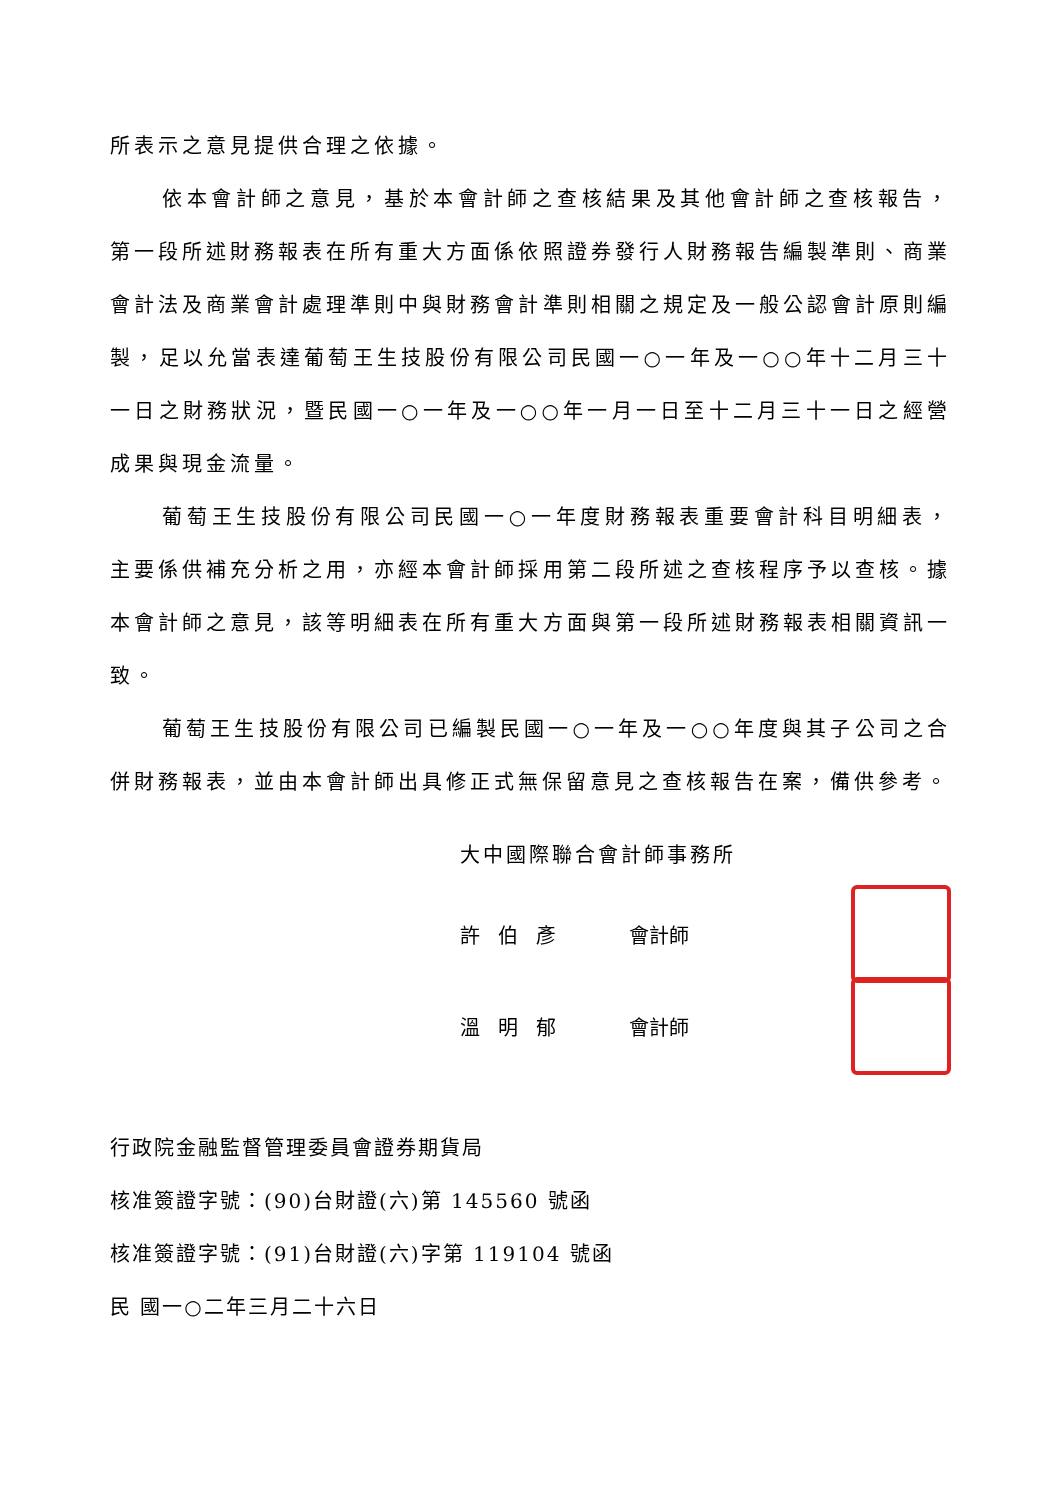所表示之意見提供合理之依據。
依本會計師之意見，基於本會計師之查核結果及其他會計師之查核報告，第一段所述財務報表在所有重大方面係依照證券發行人財務報告編製準則、商業會計法及商業會計處理準則中與財務會計準則相關之規定及一般公認會計原則編製，足以允當表達葡萄王生技股份有限公司民國一○一年及一○○年十二月三十一日之財務狀況，暨民國一○一年及一○○年一月一日至十二月三十一日之經營成果與現金流量。
葡萄王生技股份有限公司民國一○一年度財務報表重要會計科目明細表，主要係供補充分析之用，亦經本會計師採用第二段所述之查核程序予以查核。據本會計師之意見，該等明細表在所有重大方面與第一段所述財務報表相關資訊一致。
葡萄王生技股份有限公司已編製民國一○一年及一○○年度與其子公司之合併財務報表，並由本會計師出具修正式無保留意見之查核報告在案，備供參考。
大中國際聯合會計師事務所
許伯彥 會計師
溫明郁 會計師
行政院金融監督管理委員會證券期貨局
核准簽證字號：(90)台財證(六)第 145560 號函
核准簽證字號：(91)台財證(六)字第 119104 號函
民 國一○二年三月二十六日